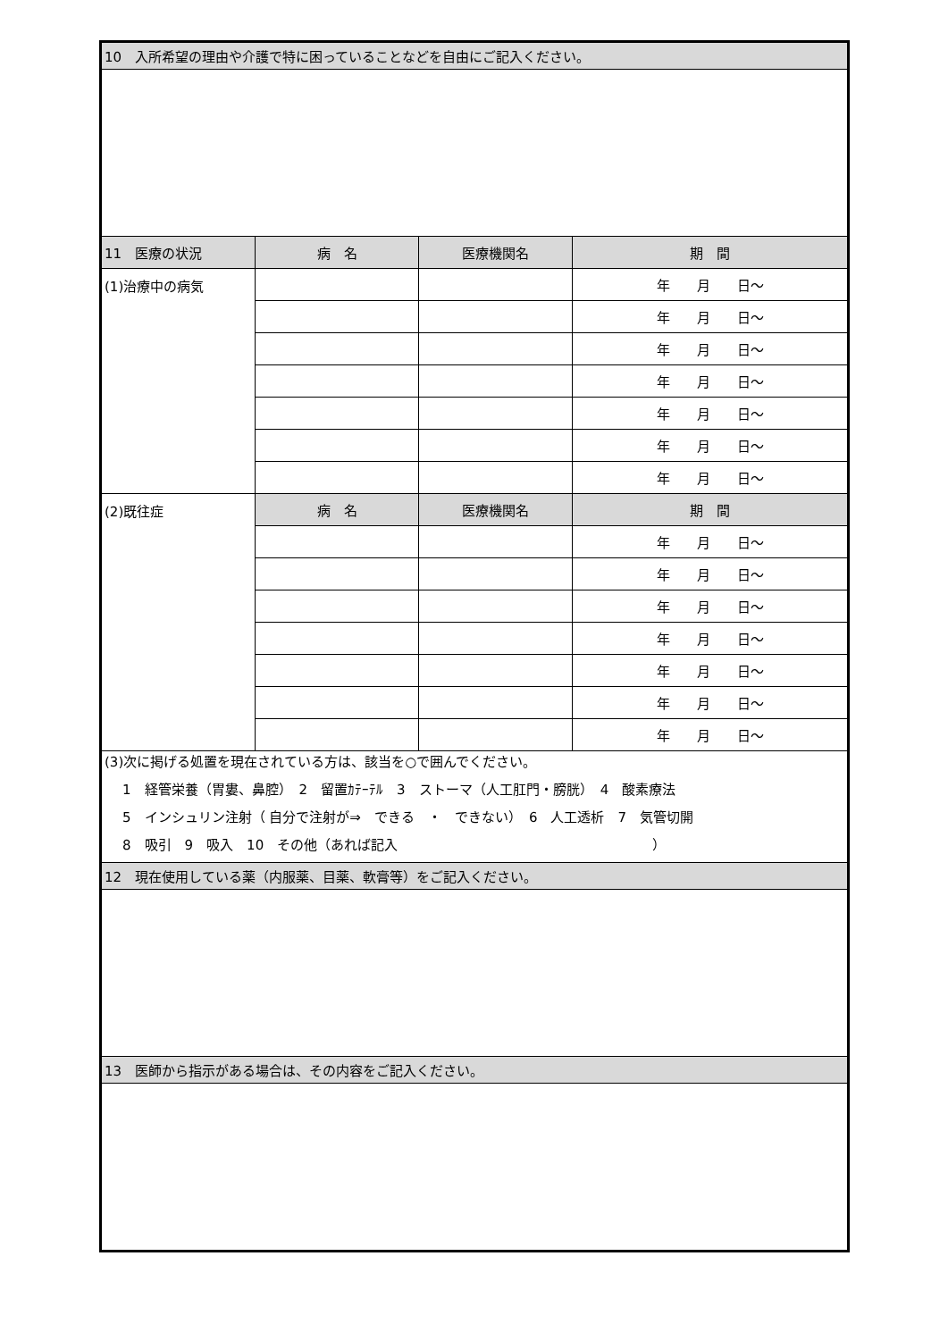| 10 入所希望の理由や介護で特に困っていることなどを自由にご記入ください。 | | | |
| --- | --- | --- | --- |
| 11 医療の状況 | 病 名 | 医療機関名 | 期 間 |
| (1)治療中の病気 | | | 年 月 日～ |
| | | | 年 月 日～ |
| | | | 年 月 日～ |
| | | | 年 月 日～ |
| | | | 年 月 日～ |
| | | | 年 月 日～ |
| | | | 年 月 日～ |
| (2)既往症 | 病 名 | 医療機関名 | 期 間 |
| | | | 年 月 日～ |
| | | | 年 月 日～ |
| | | | 年 月 日～ |
| | | | 年 月 日～ |
| | | | 年 月 日～ |
| | | | 年 月 日～ |
| | | | 年 月 日～ |
| (3)次に掲げる処置を現在されている方は、該当を○で囲んでください。 1 経管栄養（胃婁、鼻腔） 2 留置ｶﾃｰﾃﾙ 3 ストーマ（人工肛門・膀胱） 4 酸素療法 5 インシュリン注射（ 自分で注射が⇒ できる ・ できない） 6 人工透析 7 気管切開 8 吸引 9 吸入 10 その他（あれば記入 ） | | | |
| 12 現在使用している薬（内服薬、目薬、軟膏等）をご記入ください。 | | | |
| 13 医師から指示がある場合は、その内容をご記入ください。 | | | |